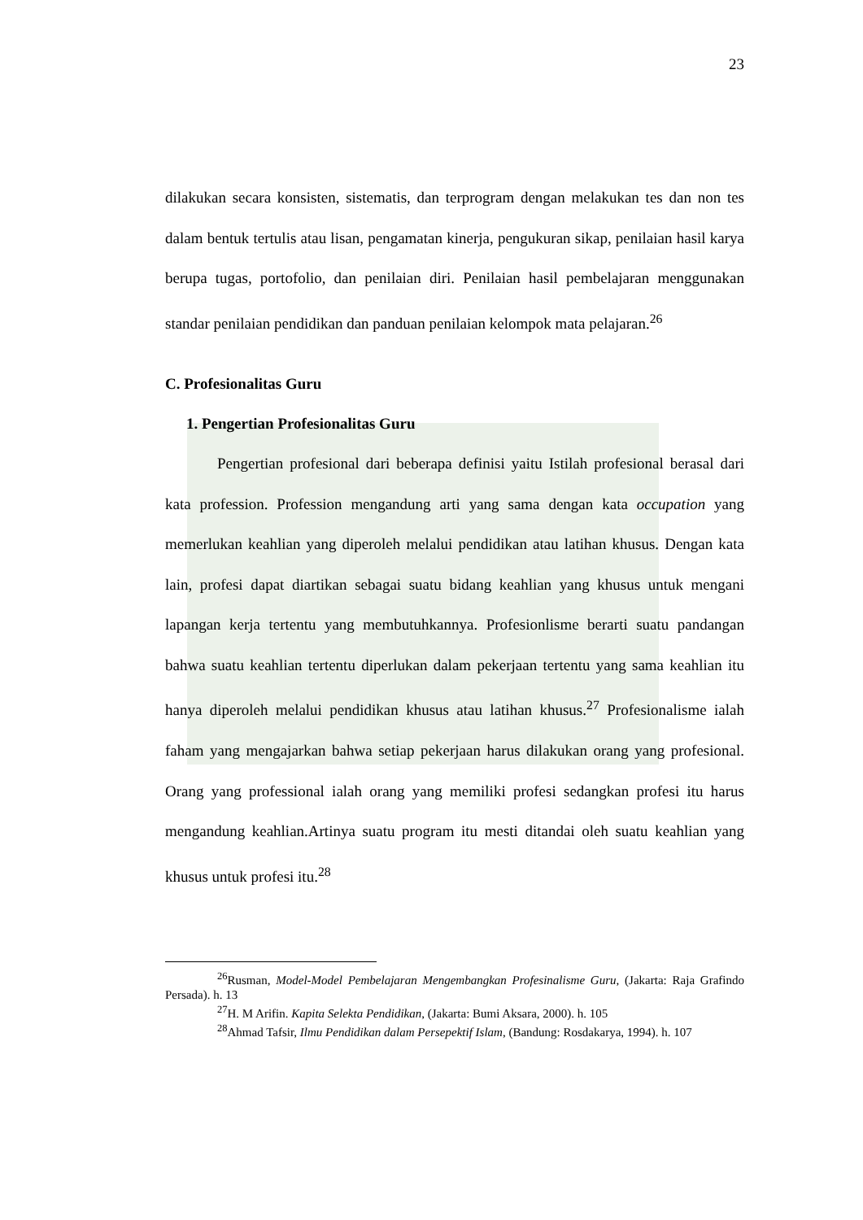23
dilakukan secara konsisten, sistematis, dan terprogram dengan melakukan tes dan non tes dalam bentuk tertulis atau lisan, pengamatan kinerja, pengukuran sikap, penilaian hasil karya berupa tugas, portofolio, dan penilaian diri. Penilaian hasil pembelajaran menggunakan standar penilaian pendidikan dan panduan penilaian kelompok mata pelajaran.<sup>26</sup>
C. Profesionalitas Guru
1. Pengertian Profesionalitas Guru
Pengertian profesional dari beberapa definisi yaitu Istilah profesional berasal dari kata profession. Profession mengandung arti yang sama dengan kata occupation yang memerlukan keahlian yang diperoleh melalui pendidikan atau latihan khusus. Dengan kata lain, profesi dapat diartikan sebagai suatu bidang keahlian yang khusus untuk mengani lapangan kerja tertentu yang membutuhkannya. Profesionlisme berarti suatu pandangan bahwa suatu keahlian tertentu diperlukan dalam pekerjaan tertentu yang sama keahlian itu hanya diperoleh melalui pendidikan khusus atau latihan khusus.<sup>27</sup> Profesionalisme ialah faham yang mengajarkan bahwa setiap pekerjaan harus dilakukan orang yang profesional. Orang yang professional ialah orang yang memiliki profesi sedangkan profesi itu harus mengandung keahlian.Artinya suatu program itu mesti ditandai oleh suatu keahlian yang khusus untuk profesi itu.<sup>28</sup>
<sup>26</sup> Rusman, Model-Model Pembelajaran Mengembangkan Profesinalisme Guru, (Jakarta: Raja Grafindo Persada). h. 13
<sup>27</sup>H. M Arifin. Kapita Selekta Pendidikan, (Jakarta: Bumi Aksara, 2000). h. 105
<sup>28</sup> Ahmad Tafsir, Ilmu Pendidikan dalam Persepektif Islam, (Bandung: Rosdakarya, 1994). h. 107